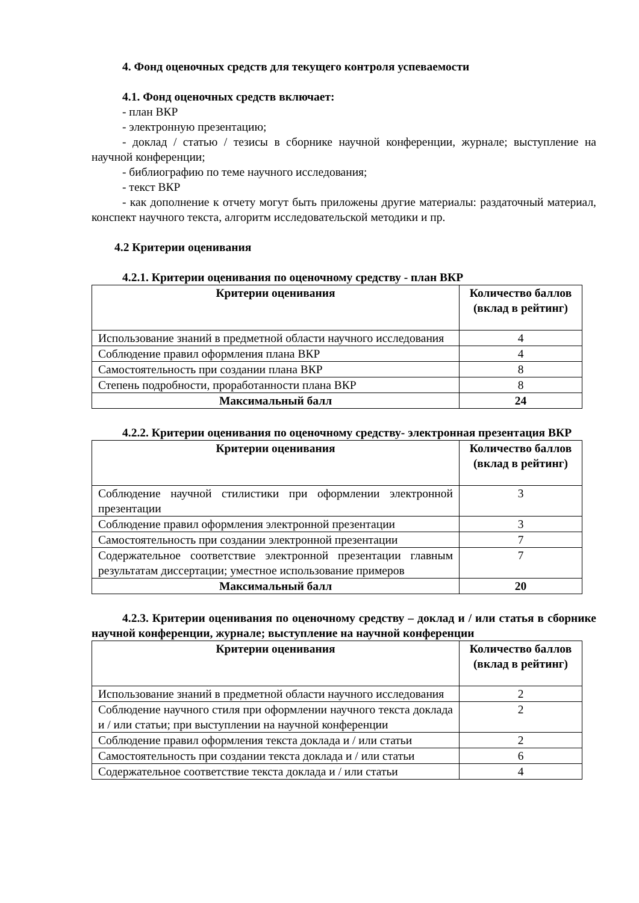4. Фонд оценочных средств для текущего контроля успеваемости
4.1. Фонд оценочных средств включает:
- план ВКР
- электронную презентацию;
- доклад / статью / тезисы в сборнике научной конференции, журнале; выступление на научной конференции;
- библиографию по теме научного исследования;
- текст ВКР
- как дополнение к отчету могут быть приложены другие материалы: раздаточный материал, конспект научного текста, алгоритм исследовательской методики и пр.
4.2 Критерии оценивания
4.2.1. Критерии оценивания по оценочному средству - план ВКР
| Критерии оценивания | Количество баллов (вклад в рейтинг) |
| --- | --- |
| Использование знаний в предметной области научного исследования | 4 |
| Соблюдение правил оформления плана ВКР | 4 |
| Самостоятельность при создании плана ВКР | 8 |
| Степень подробности, проработанности плана ВКР | 8 |
| Максимальный балл | 24 |
4.2.2. Критерии оценивания по оценочному средству- электронная презентация ВКР
| Критерии оценивания | Количество баллов (вклад в рейтинг) |
| --- | --- |
| Соблюдение научной стилистики при оформлении электронной презентации | 3 |
| Соблюдение правил оформления электронной презентации | 3 |
| Самостоятельность при создании электронной презентации | 7 |
| Содержательное соответствие электронной презентации главным результатам диссертации; уместное использование примеров | 7 |
| Максимальный балл | 20 |
4.2.3. Критерии оценивания по оценочному средству – доклад и / или статья в сборнике научной конференции, журнале; выступление на научной конференции
| Критерии оценивания | Количество баллов (вклад в рейтинг) |
| --- | --- |
| Использование знаний в предметной области научного исследования | 2 |
| Соблюдение научного стиля при оформлении научного текста доклада и / или статьи; при выступлении на научной конференции | 2 |
| Соблюдение правил оформления текста доклада и / или статьи | 2 |
| Самостоятельность при создании текста доклада и / или статьи | 6 |
| Содержательное соответствие текста доклада и / или статьи | 4 |